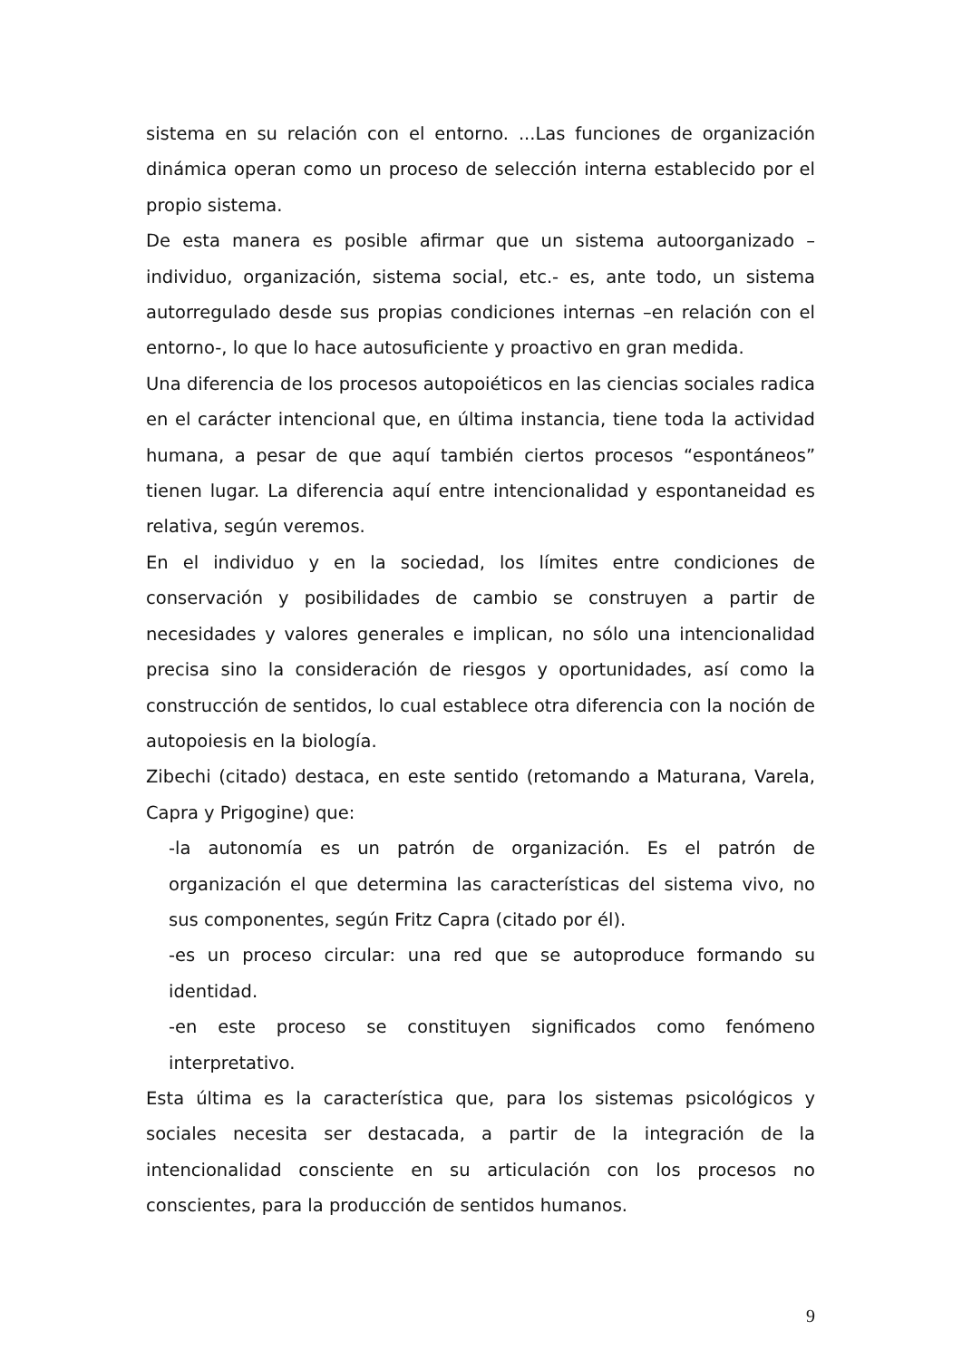sistema en su relación con el entorno. ...Las funciones de organización dinámica operan como un proceso de selección interna establecido por el propio sistema.
De esta manera es posible afirmar que un sistema autoorganizado –individuo, organización, sistema social, etc.- es, ante todo, un sistema autorregulado desde sus propias condiciones internas –en relación con el entorno-, lo que lo hace autosuficiente y proactivo en gran medida.
Una diferencia de los procesos autopoiéticos en las ciencias sociales radica en el carácter intencional que, en última instancia, tiene toda la actividad humana, a pesar de que aquí también ciertos procesos “espontáneos” tienen lugar. La diferencia aquí entre intencionalidad y espontaneidad es relativa, según veremos.
En el individuo y en la sociedad, los límites entre condiciones de conservación y posibilidades de cambio se construyen a partir de necesidades y valores generales e implican, no sólo una intencionalidad precisa sino la consideración de riesgos y oportunidades, así como la construcción de sentidos, lo cual establece otra diferencia con la noción de autopoiesis en la biología.
Zibechi (citado) destaca, en este sentido (retomando a Maturana, Varela, Capra y Prigogine) que:
-la autonomía es un patrón de organización. Es el patrón de organización el que determina las características del sistema vivo, no sus componentes, según Fritz Capra (citado por él).
-es un proceso circular: una red que se autoproduce formando su identidad.
-en este proceso se constituyen significados como fenómeno interpretativo.
Esta última es la característica que, para los sistemas psicológicos y sociales necesita ser destacada, a partir de la integración de la intencionalidad consciente en su articulación con los procesos no conscientes, para la producción de sentidos humanos.
9